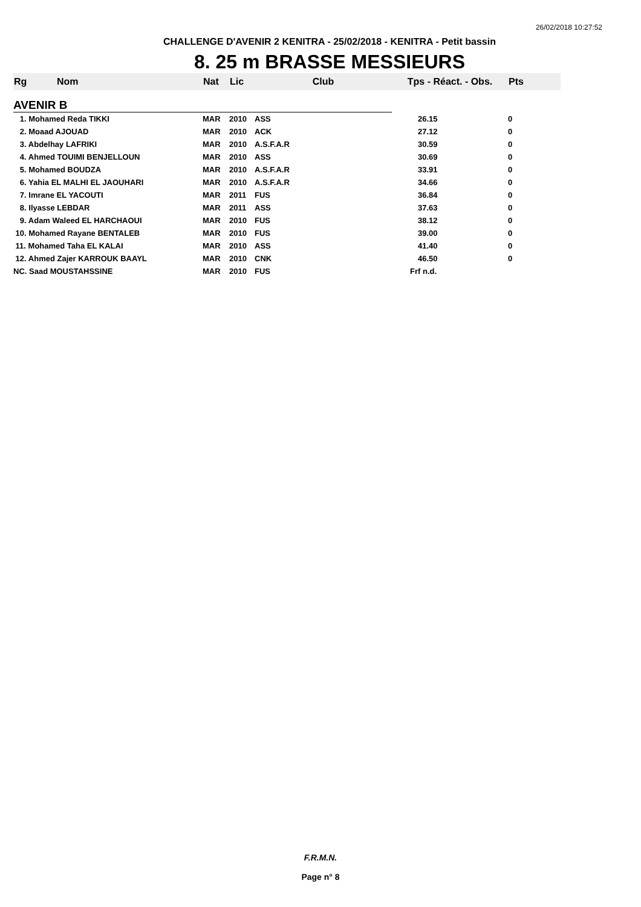26/02/2018 10:27:52
CHALLENGE D'AVENIR 2 KENITRA - 25/02/2018 - KENITRA - Petit bassin
8. 25 m BRASSE MESSIEURS
| Rg | Nom | Nat | Lic | Club | Tps - Réact. - Obs. | Pts |
| --- | --- | --- | --- | --- | --- | --- |
| AVENIR B | | | | | | |
| 1. Mohamed Reda TIKKI | | MAR | 2010 | ASS | 26.15 | 0 |
| 2. Moaad AJOUAD | | MAR | 2010 | ACK | 27.12 | 0 |
| 3. Abdelhay LAFRIKI | | MAR | 2010 | A.S.F.A.R | 30.59 | 0 |
| 4. Ahmed TOUIMI BENJELLOUN | | MAR | 2010 | ASS | 30.69 | 0 |
| 5. Mohamed BOUDZA | | MAR | 2010 | A.S.F.A.R | 33.91 | 0 |
| 6. Yahia EL MALHI EL JAOUHARI | | MAR | 2010 | A.S.F.A.R | 34.66 | 0 |
| 7. Imrane EL YACOUTI | | MAR | 2011 | FUS | 36.84 | 0 |
| 8. Ilyasse LEBDAR | | MAR | 2011 | ASS | 37.63 | 0 |
| 9. Adam Waleed EL HARCHAOUI | | MAR | 2010 | FUS | 38.12 | 0 |
| 10. Mohamed Rayane BENTALEB | | MAR | 2010 | FUS | 39.00 | 0 |
| 11. Mohamed Taha EL KALAI | | MAR | 2010 | ASS | 41.40 | 0 |
| 12. Ahmed Zajer KARROUK BAAYL | | MAR | 2010 | CNK | 46.50 | 0 |
| NC. Saad MOUSTAHSSINE | | MAR | 2010 | FUS | Frf n.d. | |
F.R.M.N.
Page n° 8